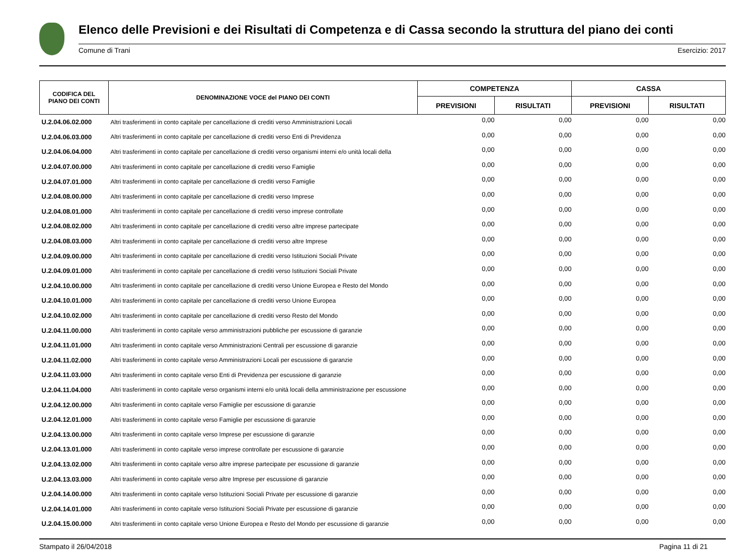Elenco delle Previsioni e dei Risultati di Competenza e di Cassa secondo la struttura del piano dei conti
Comune di Trani Esercizio: 2017
| CODIFICA DEL PIANO DEI CONTI | DENOMINAZIONE VOCE del PIANO DEI CONTI | COMPETENZA | | CASSA | |
| --- | --- | --- | --- | --- | --- |
| | | PREVISIONI | RISULTATI | PREVISIONI | RISULTATI |
| U.2.04.06.02.000 | Altri trasferimenti in conto capitale per cancellazione di crediti verso Amministrazioni Locali | 0,00 | 0,00 | 0,00 | 0,00 |
| U.2.04.06.03.000 | Altri trasferimenti in conto capitale per cancellazione di crediti verso Enti di Previdenza | 0,00 | 0,00 | 0,00 | 0,00 |
| U.2.04.06.04.000 | Altri trasferimenti in conto capitale per cancellazione di crediti verso organismi interni e/o unità locali della | 0,00 | 0,00 | 0,00 | 0,00 |
| U.2.04.07.00.000 | Altri trasferimenti in conto capitale per cancellazione di crediti verso Famiglie | 0,00 | 0,00 | 0,00 | 0,00 |
| U.2.04.07.01.000 | Altri trasferimenti in conto capitale per cancellazione di crediti verso Famiglie | 0,00 | 0,00 | 0,00 | 0,00 |
| U.2.04.08.00.000 | Altri trasferimenti in conto capitale per cancellazione di crediti verso Imprese | 0,00 | 0,00 | 0,00 | 0,00 |
| U.2.04.08.01.000 | Altri trasferimenti in conto capitale per cancellazione di crediti verso imprese controllate | 0,00 | 0,00 | 0,00 | 0,00 |
| U.2.04.08.02.000 | Altri trasferimenti in conto capitale per cancellazione di crediti verso altre imprese partecipate | 0,00 | 0,00 | 0,00 | 0,00 |
| U.2.04.08.03.000 | Altri trasferimenti in conto capitale per cancellazione di crediti verso altre Imprese | 0,00 | 0,00 | 0,00 | 0,00 |
| U.2.04.09.00.000 | Altri trasferimenti in conto capitale per cancellazione di crediti verso Istituzioni Sociali Private | 0,00 | 0,00 | 0,00 | 0,00 |
| U.2.04.09.01.000 | Altri trasferimenti in conto capitale per cancellazione di crediti verso Istituzioni Sociali Private | 0,00 | 0,00 | 0,00 | 0,00 |
| U.2.04.10.00.000 | Altri trasferimenti in conto capitale per cancellazione di crediti verso Unione Europea e Resto del Mondo | 0,00 | 0,00 | 0,00 | 0,00 |
| U.2.04.10.01.000 | Altri trasferimenti in conto capitale per cancellazione di crediti verso Unione Europea | 0,00 | 0,00 | 0,00 | 0,00 |
| U.2.04.10.02.000 | Altri trasferimenti in conto capitale per cancellazione di crediti verso Resto del Mondo | 0,00 | 0,00 | 0,00 | 0,00 |
| U.2.04.11.00.000 | Altri trasferimenti in conto capitale verso amministrazioni pubbliche per escussione di garanzie | 0,00 | 0,00 | 0,00 | 0,00 |
| U.2.04.11.01.000 | Altri trasferimenti in conto capitale verso Amministrazioni Centrali per escussione di garanzie | 0,00 | 0,00 | 0,00 | 0,00 |
| U.2.04.11.02.000 | Altri trasferimenti in conto capitale verso Amministrazioni Locali per escussione di garanzie | 0,00 | 0,00 | 0,00 | 0,00 |
| U.2.04.11.03.000 | Altri trasferimenti in conto capitale verso Enti di Previdenza per escussione di garanzie | 0,00 | 0,00 | 0,00 | 0,00 |
| U.2.04.11.04.000 | Altri trasferimenti in conto capitale verso organismi interni e/o unità locali della amministrazione per escussione | 0,00 | 0,00 | 0,00 | 0,00 |
| U.2.04.12.00.000 | Altri trasferimenti in conto capitale verso Famiglie per escussione di garanzie | 0,00 | 0,00 | 0,00 | 0,00 |
| U.2.04.12.01.000 | Altri trasferimenti in conto capitale verso Famiglie per escussione di garanzie | 0,00 | 0,00 | 0,00 | 0,00 |
| U.2.04.13.00.000 | Altri trasferimenti in conto capitale verso Imprese per escussione di garanzie | 0,00 | 0,00 | 0,00 | 0,00 |
| U.2.04.13.01.000 | Altri trasferimenti in conto capitale verso imprese controllate per escussione di garanzie | 0,00 | 0,00 | 0,00 | 0,00 |
| U.2.04.13.02.000 | Altri trasferimenti in conto capitale verso altre imprese partecipate per escussione di garanzie | 0,00 | 0,00 | 0,00 | 0,00 |
| U.2.04.13.03.000 | Altri trasferimenti in conto capitale verso altre Imprese per escussione di garanzie | 0,00 | 0,00 | 0,00 | 0,00 |
| U.2.04.14.00.000 | Altri trasferimenti in conto capitale verso Istituzioni Sociali Private per escussione di garanzie | 0,00 | 0,00 | 0,00 | 0,00 |
| U.2.04.14.01.000 | Altri trasferimenti in conto capitale verso Istituzioni Sociali Private per escussione di garanzie | 0,00 | 0,00 | 0,00 | 0,00 |
| U.2.04.15.00.000 | Altri trasferimenti in conto capitale verso Unione Europea e Resto del Mondo per escussione di garanzie | 0,00 | 0,00 | 0,00 | 0,00 |
Stampato il 26/04/2018 Pagina 11 di 21